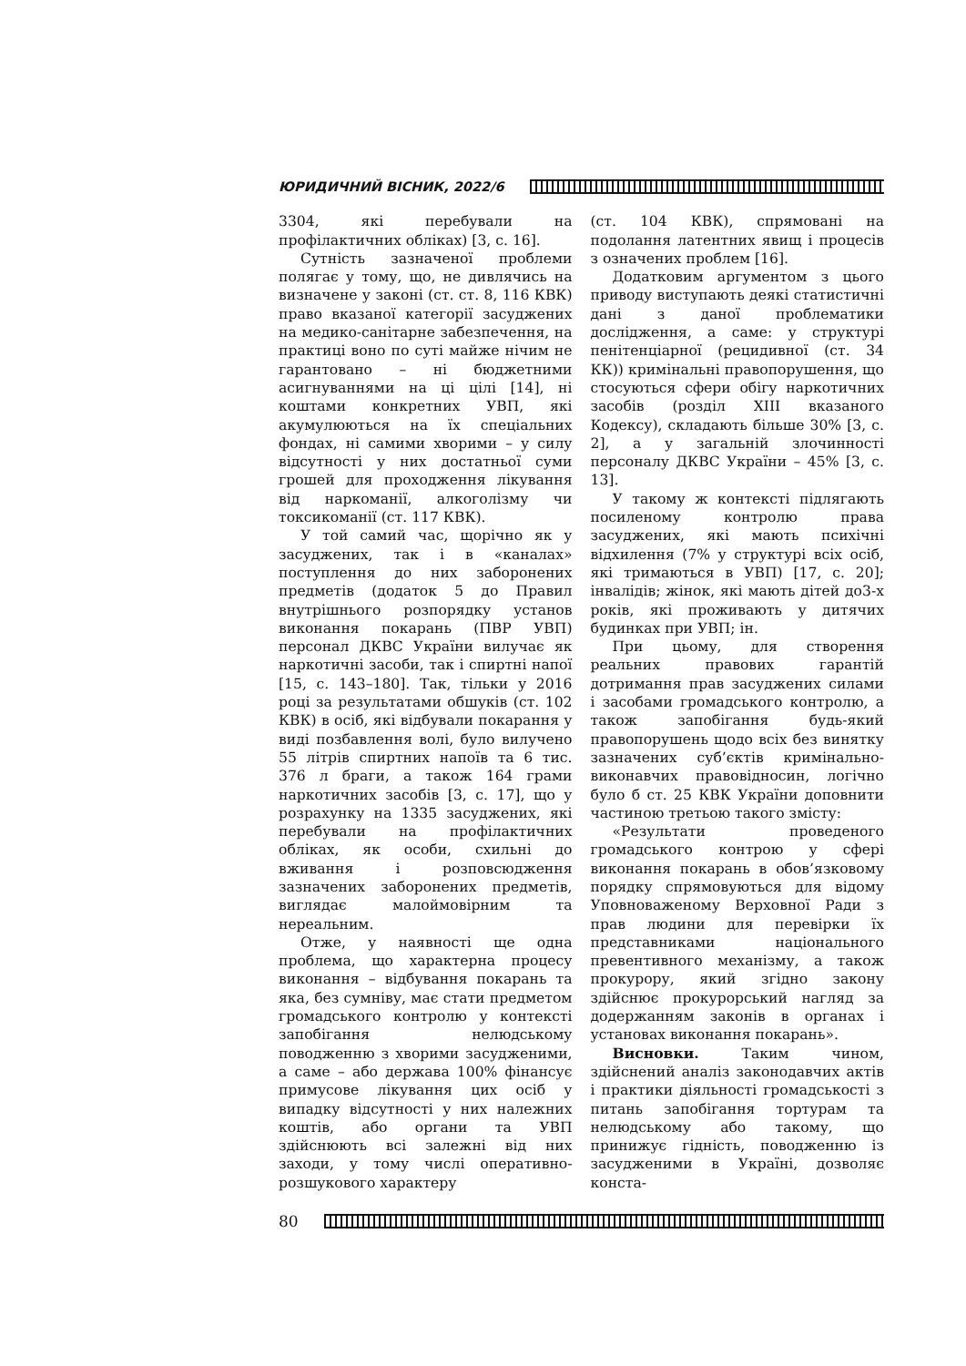ЮРИДИЧНИЙ ВІСНИК, 2022/6
3304, які перебували на профілактичних обліках) [3, с. 16].
Сутність зазначеної проблеми полягає у тому, що, не дивлячись на визначене у законі (ст. ст. 8, 116 КВК) право вказаної категорії засуджених на медико-санітарне забезпечення, на практиці воно по суті майже нічим не гарантовано – ні бюджетними асигнуваннями на ці цілі [14], ні коштами конкретних УВП, які акумулюються на їх спеціальних фондах, ні самими хворими – у силу відсутності у них достатньої суми грошей для проходження лікування від наркоманії, алкоголізму чи токсикоманії (ст. 117 КВК).
У той самий час, щорічно як у засуджених, так і в «каналах» поступлення до них заборонених предметів (додаток 5 до Правил внутрішнього розпорядку установ виконання покарань (ПВР УВП) персонал ДКВС України вилучає як наркотичні засоби, так і спиртні напої [15, с. 143–180]. Так, тільки у 2016 році за результатами обшуків (ст. 102 КВК) в осіб, які відбували покарання у виді позбавлення волі, було вилучено 55 літрів спиртних напоїв та 6 тис. 376 л браги, а також 164 грами наркотичних засобів [3, с. 17], що у розрахунку на 1335 засуджених, які перебували на профілактичних обліках, як особи, схильні до вживання і розповсюдження зазначених заборонених предметів, виглядає малоймовірним та нереальним.
Отже, у наявності ще одна проблема, що характерна процесу виконання – відбування покарань та яка, без сумніву, має стати предметом громадського контролю у контексті запобігання нелюдському поводженню з хворими засудженими, а саме – або держава 100% фінансує примусове лікування цих осіб у випадку відсутності у них належних коштів, або органи та УВП здійснюють всі залежні від них заходи, у тому числі оперативно-розшукового характеру
(ст. 104 КВК), спрямовані на подолання латентних явищ і процесів з означених проблем [16].
Додатковим аргументом з цього приводу виступають деякі статистичні дані з даної проблематики дослідження, а саме: у структурі пенітенціарної (рецидивної (ст. 34 КК)) кримінальні правопорушення, що стосуються сфери обігу наркотичних засобів (розділ XIII вказаного Кодексу), складають більше 30% [3, с. 2], а у загальній злочинності персоналу ДКВС України – 45% [3, с. 13].
У такому ж контексті підлягають посиленому контролю права засуджених, які мають психічні відхилення (7% у структурі всіх осіб, які тримаються в УВП) [17, с. 20]; інвалідів; жінок, які мають дітей до3-х років, які проживають у дитячих будинках при УВП; ін.
При цьому, для створення реальних правових гарантій дотримання прав засуджених силами і засобами громадського контролю, а також запобігання будь-який правопорушень щодо всіх без винятку зазначених суб’єктів кримінально-виконавчих правовідносин, логічно було б ст. 25 КВК України доповнити частиною третьою такого змісту:
«Результати проведеного громадського контрою у сфері виконання покарань в обов’язковому порядку спрямовуються для відому Уповноваженому Верховної Ради з прав людини для перевірки їх представниками національного превентивного механізму, а також прокурору, який згідно закону здійснює прокурорський нагляд за додержанням законів в органах і установах виконання покарань».
Висновки. Таким чином, здійснений аналіз законодавчих актів і практики діяльності громадськості з питань запобігання тортурам та нелюдському або такому, що принижує гідність, поводженню із засудженими в Україні, дозволяє конста-
80